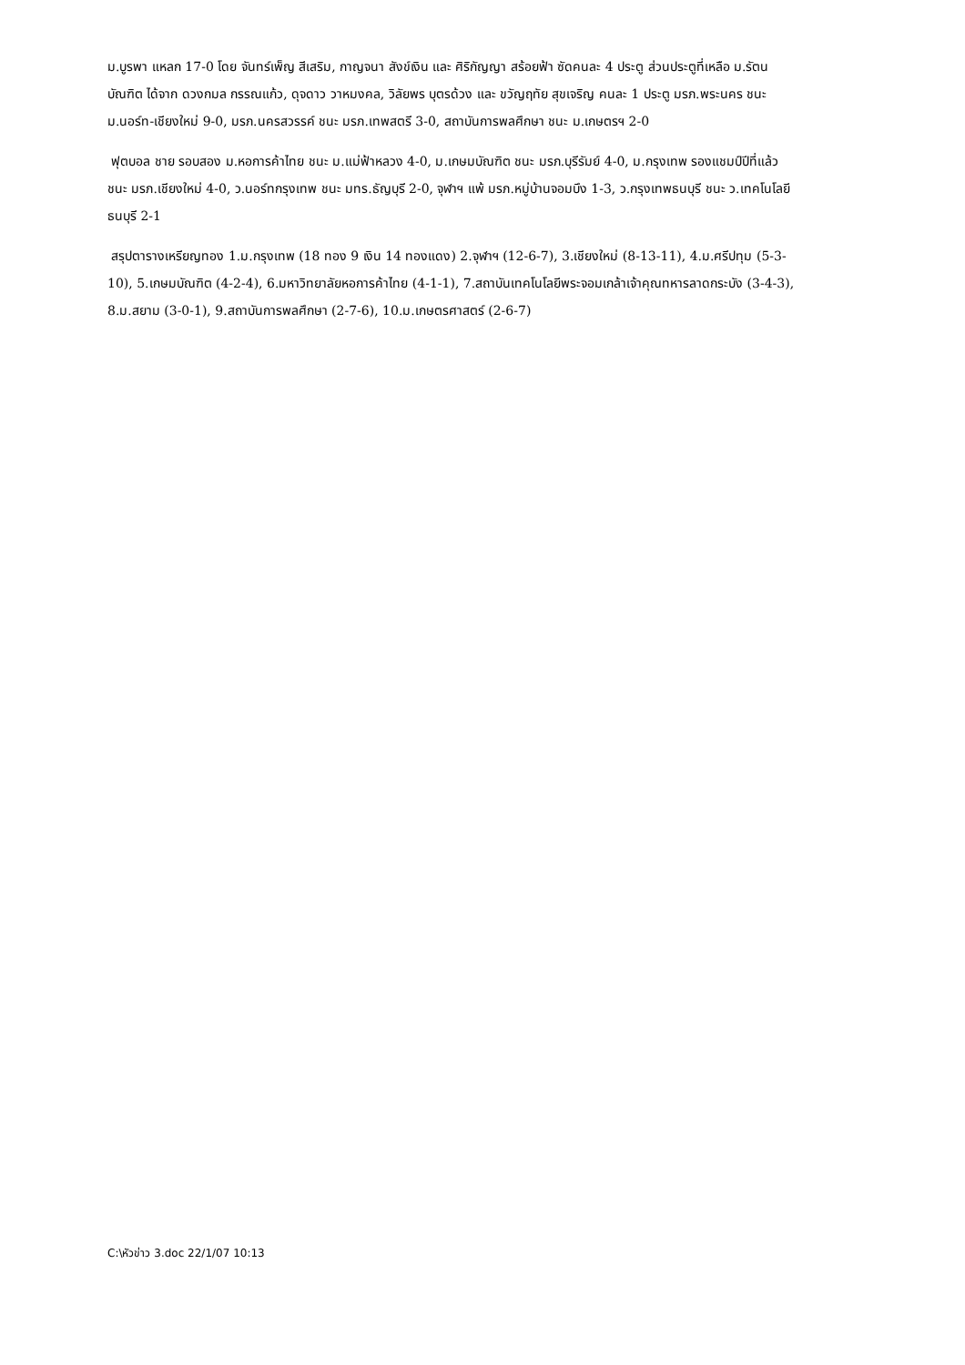ม.บูรพา แหลก 17-0 โดย จันทร์เพ็ญ สีเสริม, กาญจนา สังข์เงิน และ ศิริกัญญา สร้อยฟ้า ซัดคนละ 4 ประตู ส่วนประตูที่เหลือ ม.รัตนบัณฑิต ได้จาก ดวงกมล กรรณแก้ว, ดุจดาว วาหมงคล, วิลัยพร บุตรด้วง และ ขวัญฤทัย สุขเจริญ คนละ 1 ประตู มรภ.พระนคร ชนะ ม.นอร์ท-เชียงใหม่ 9-0, มรภ.นครสวรรค์ ชนะ มรภ.เทพสตรี 3-0, สถาบันการพลศึกษา ชนะ ม.เกษตรฯ 2-0
ฟุตบอล ชาย รอบสอง ม.หอการค้าไทย ชนะ ม.แม่ฟ้าหลวง 4-0, ม.เกษมบัณฑิต ชนะ มรภ.บุรีรัมย์ 4-0, ม.กรุงเทพ รองแชมป์ปีที่แล้ว ชนะ มรภ.เชียงใหม่ 4-0, ว.นอร์ทกรุงเทพ ชนะ มทร.ธัญบุรี 2-0, จุฬาฯ แพ้ มรภ.หมู่บ้านจอมบึง 1-3, ว.กรุงเทพธนบุรี ชนะ ว.เทคโนโลยีธนบุรี 2-1
สรุปตารางเหรียญทอง 1.ม.กรุงเทพ (18 ทอง 9 เงิน 14 ทองแดง) 2.จุฬาฯ (12-6-7), 3.เชียงใหม่ (8-13-11), 4.ม.ศรีปทุม (5-3-10), 5.เกษมบัณฑิต (4-2-4), 6.มหาวิทยาลัยหอการค้าไทย (4-1-1), 7.สถาบันเทคโนโลยีพระจอมเกล้าเจ้าคุณทหารลาดกระบัง (3-4-3), 8.ม.สยาม (3-0-1), 9.สถาบันการพลศึกษา (2-7-6), 10.ม.เกษตรศาสตร์ (2-6-7)
C:\หัวข่าว 3.doc 22/1/07 10:13